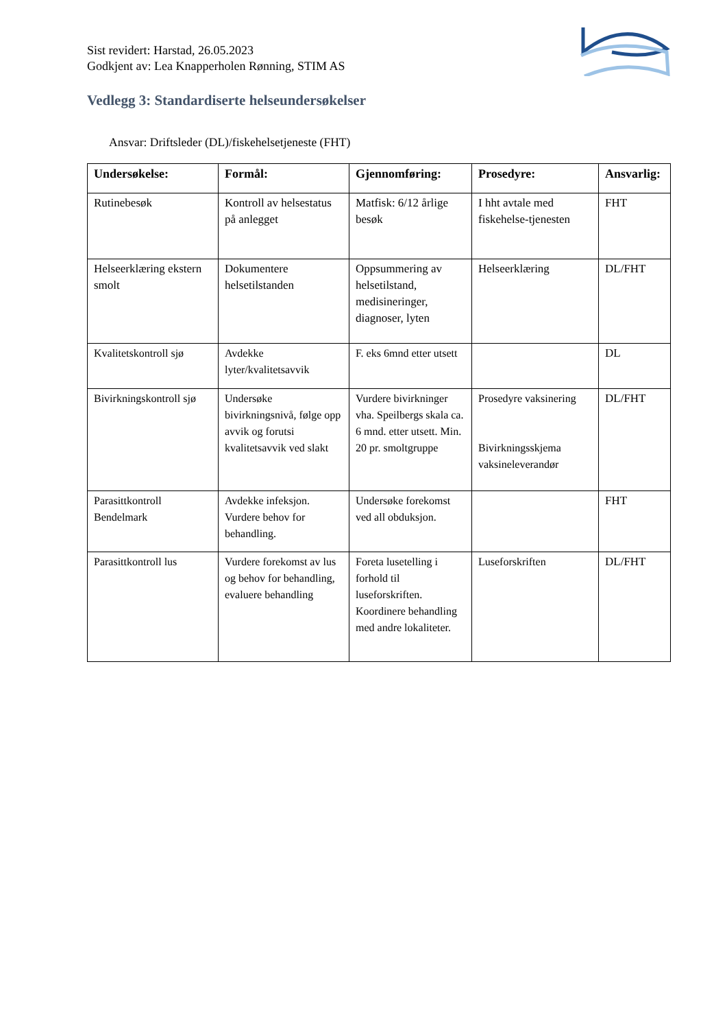Sist revidert: Harstad, 26.05.2023
Godkjent av: Lea Knapperholen Rønning, STIM AS
Vedlegg 3: Standardiserte helseundersøkelser
Ansvar: Driftsleder (DL)/fiskehelsetjeneste (FHT)
| Undersøkelse: | Formål: | Gjennomføring: | Prosedyre: | Ansvarlig: |
| --- | --- | --- | --- | --- |
| Rutinebesøk | Kontroll av helsestatus på anlegget | Matfisk: 6/12 årlige besøk | I hht avtale med fiskehelse-tjenesten | FHT |
| Helseerklæring ekstern smolt | Dokumentere helsetilstanden | Oppsummering av helsetilstand, medisineringer, diagnoser, lyten | Helseerklæring | DL/FHT |
| Kvalitetskontroll sjø | Avdekke lyter/kvalitetsavvik | F. eks 6mnd etter utsett | | DL |
| Bivirkningskontroll sjø | Undersøke bivirkningsnivå, følge opp avvik og forutsi kvalitetsavvik ved slakt | Vurdere bivirkninger vha. Speilbergs skala ca. 6 mnd. etter utsett. Min. 20 pr. smoltgruppe | Prosedyre vaksinering Bivirkningsskjema vaksineleverandør | DL/FHT |
| Parasittkontroll Bendelmark | Avdekke infeksjon. Vurdere behov for behandling. | Undersøke forekomst ved all obduksjon. | | FHT |
| Parasittkontroll lus | Vurdere forekomst av lus og behov for behandling, evaluere behandling | Foreta lusetelling i forhold til luseforskriften. Koordinere behandling med andre lokaliteter. | Luseforskriften | DL/FHT |